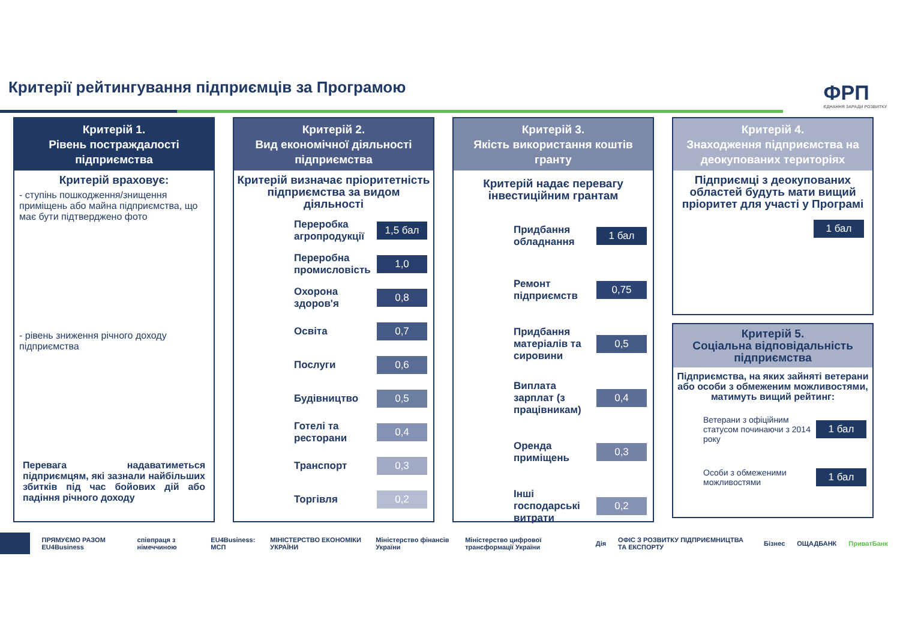Критерії рейтингування підприємців за Програмою
ФРП
ЄДНАННЯ ЗАРАДИ РОЗВИТКУ
Критерій 1.
Рівень постраждалості підприємства
Критерій враховує:
- ступінь пошкодження/знищення приміщень або майна підприємства, що має бути підтверджено фото
- рівень зниження річного доходу підприємства
Перевага надаватиметься підприємцям, які зазнали найбільших збитків під час бойових дій або падіння річного доходу
Критерій 2.
Вид економічної діяльності підприємства
Критерій визначає пріоритетність підприємства за видом діяльності
Переробка агропродукції
1,5 бал
Переробна промисловість
1,0
Охорона здоров'я
0,8
Освіта
0,7
Послуги
0,6
Будівництво
0,5
Готелі та ресторани
0,4
Транспорт
0,3
Торгівля
0,2
Критерій 3.
Якість використання коштів гранту
Критерій надає перевагу інвестиційним грантам
Придбання обладнання
1 бал
Ремонт підприємств
0,75
Придбання матеріалів та сировини
0,5
Виплата зарплат (з працівникам)
0,4
Оренда приміщень
0,3
Інші господарські витрати
0,2
Критерій 4.
Знаходження підприємства на деокупованих територіях
Підприємці з деокупованих областей будуть мати вищий пріоритет для участі у Програмі
1 бал
Критерій 5.
Соціальна відповідальність підприємства
Підприємства, на яких зайняті ветерани або особи з обмеженим можливостями, матимуть вищий рейтинг:
Ветерани з офіційним статусом починаючи з 2014 року
1 бал
Особи з обмеженими можливостями
1 бал
ПРЯМУЄМО РАЗОМ EU4Business співпраця з німеччиною EU4Business: МСП МІНІСТЕРСТВО ЕКОНОМІКИ УКРАЇНИ Міністерство фінансів України Міністерство цифрової трансформації України Дія ОФІС З РОЗВИТКУ ПІДПРИЄМНИЦТВА ТА ЕКСПОРТУ Бізнес ОЩАДБАНК ПриватБанк